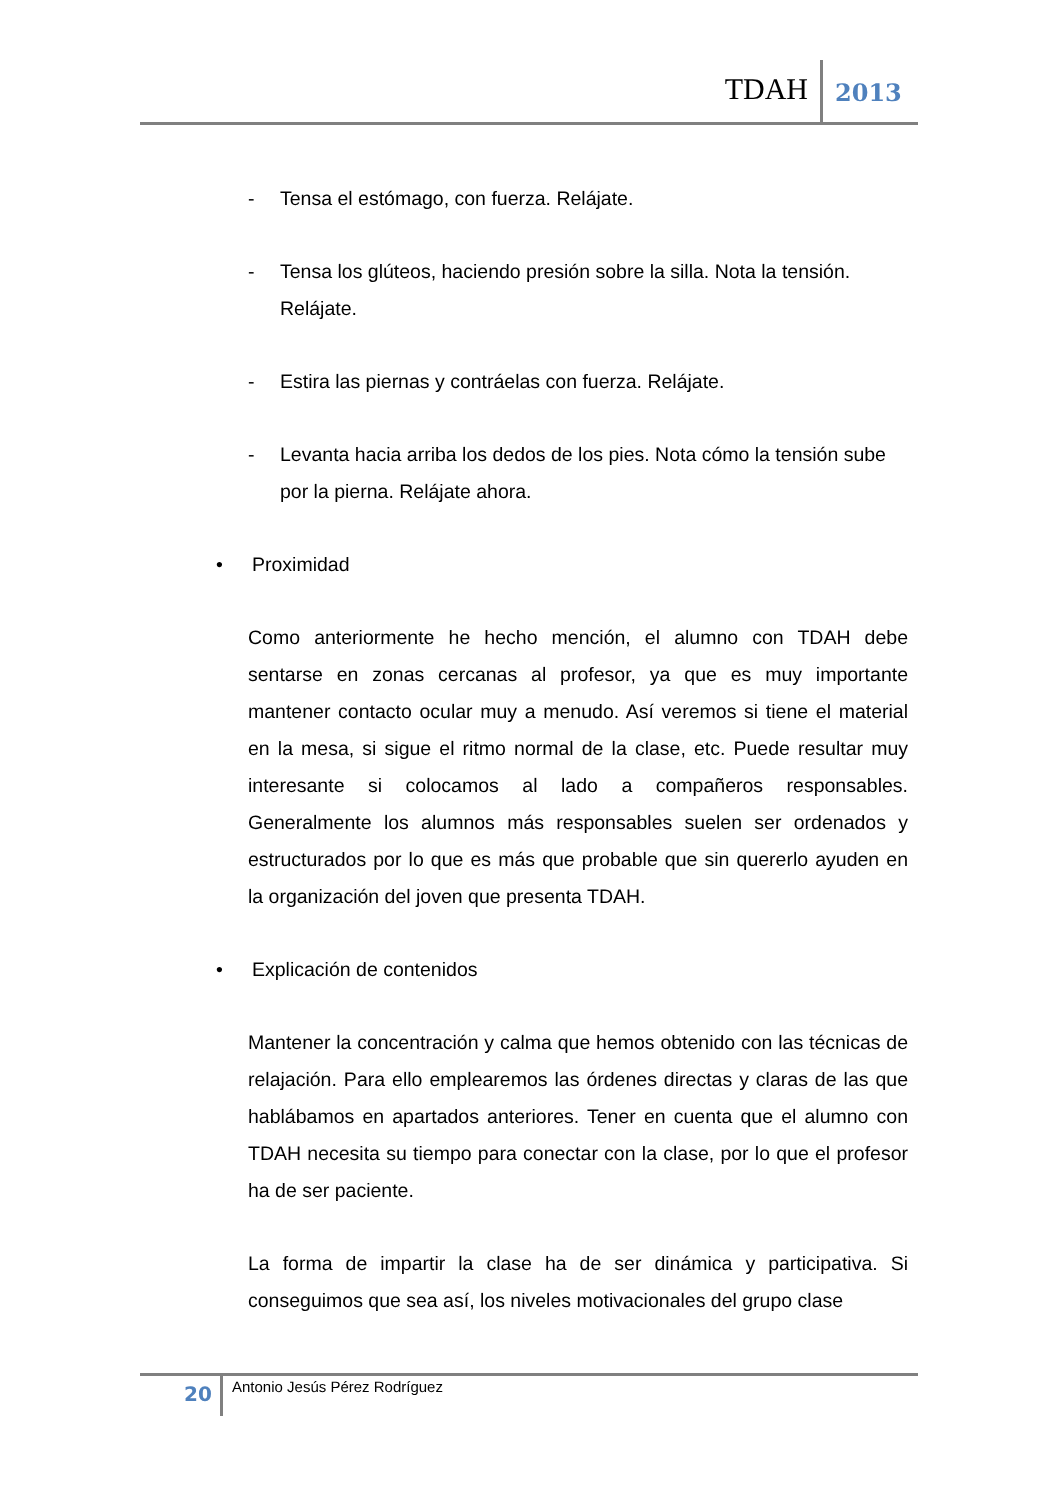TDAH 2013
- Tensa el estómago, con fuerza. Relájate.
- Tensa los glúteos, haciendo presión sobre la silla. Nota la tensión. Relájate.
- Estira las piernas y contráelas con fuerza. Relájate.
- Levanta hacia arriba los dedos de los pies. Nota cómo la tensión sube por la pierna. Relájate ahora.
• Proximidad
Como anteriormente he hecho mención, el alumno con TDAH debe sentarse en zonas cercanas al profesor, ya que es muy importante mantener contacto ocular muy a menudo. Así veremos si tiene el material en la mesa, si sigue el ritmo normal de la clase, etc. Puede resultar muy interesante si colocamos al lado a compañeros responsables. Generalmente los alumnos más responsables suelen ser ordenados y estructurados por lo que es más que probable que sin quererlo ayuden en la organización del joven que presenta TDAH.
• Explicación de contenidos
Mantener la concentración y calma que hemos obtenido con las técnicas de relajación. Para ello emplearemos las órdenes directas y claras de las que hablábamos en apartados anteriores. Tener en cuenta que el alumno con TDAH necesita su tiempo para conectar con la clase, por lo que el profesor ha de ser paciente.
La forma de impartir la clase ha de ser dinámica y participativa. Si conseguimos que sea así, los niveles motivacionales del grupo clase
20 Antonio Jesús Pérez Rodríguez